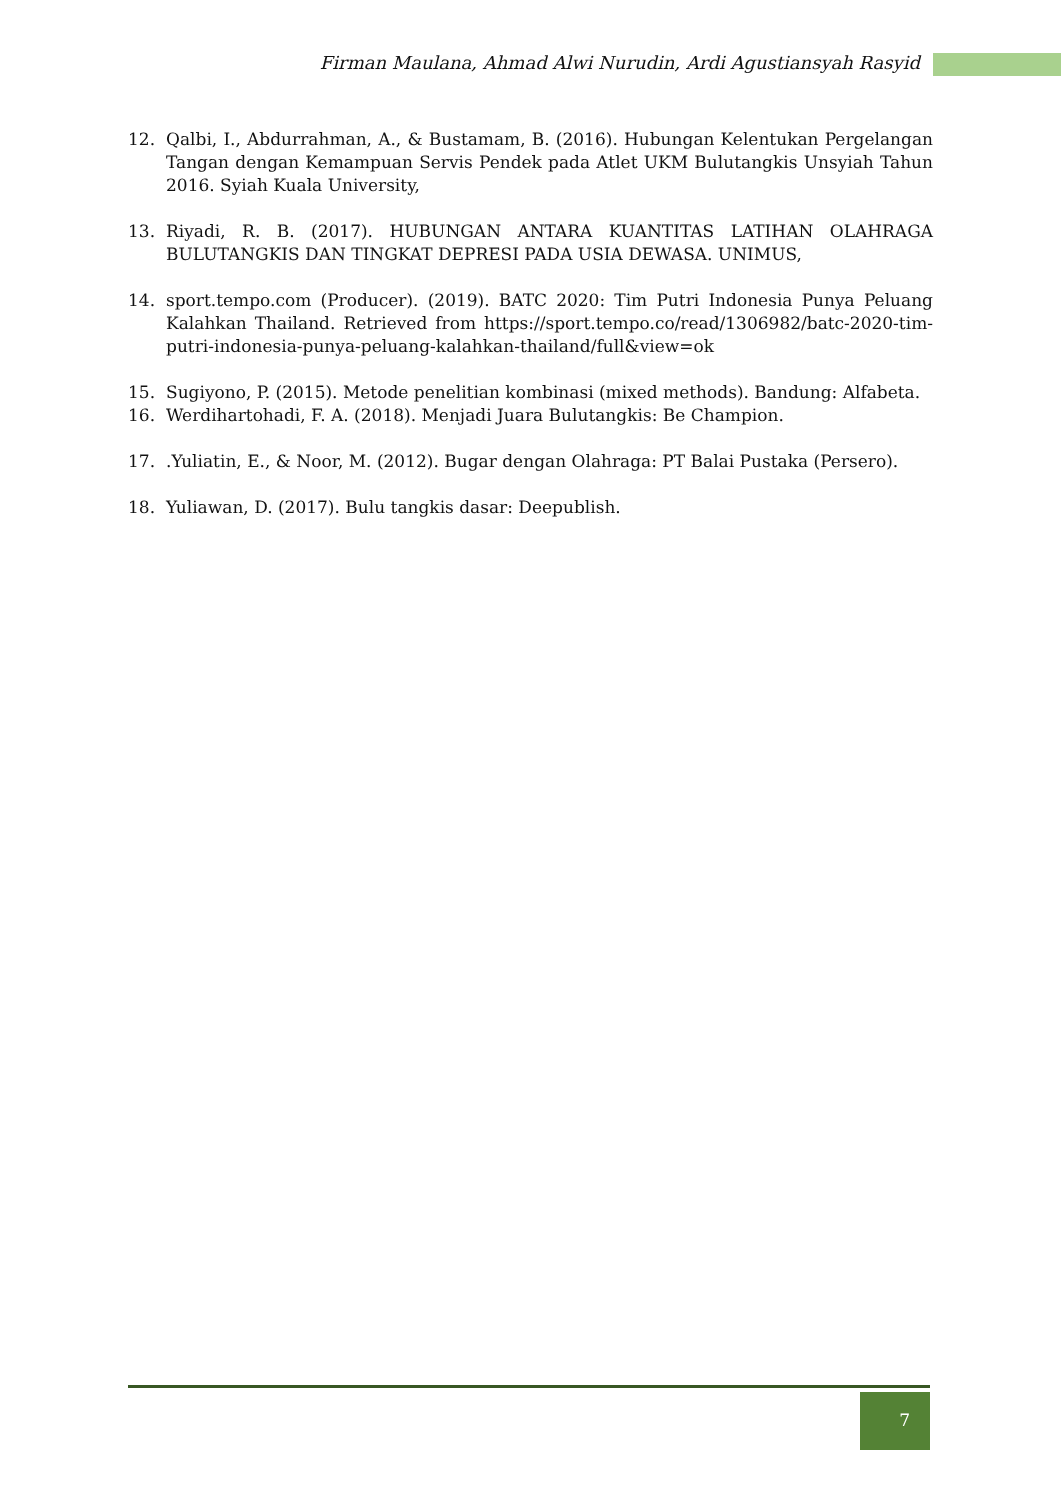Firman Maulana, Ahmad Alwi Nurudin, Ardi Agustiansyah Rasyid
12. Qalbi, I., Abdurrahman, A., & Bustamam, B. (2016). Hubungan Kelentukan Pergelangan Tangan dengan Kemampuan Servis Pendek pada Atlet UKM Bulutangkis Unsyiah Tahun 2016. Syiah Kuala University,
13. Riyadi, R. B. (2017). HUBUNGAN ANTARA KUANTITAS LATIHAN OLAHRAGA BULUTANGKIS DAN TINGKAT DEPRESI PADA USIA DEWASA. UNIMUS,
14. sport.tempo.com (Producer). (2019). BATC 2020: Tim Putri Indonesia Punya Peluang Kalahkan Thailand. Retrieved from https://sport.tempo.co/read/1306982/batc-2020-tim-putri-indonesia-punya-peluang-kalahkan-thailand/full&view=ok
15. Sugiyono, P. (2015). Metode penelitian kombinasi (mixed methods). Bandung: Alfabeta.
16. Werdihartohadi, F. A. (2018). Menjadi Juara Bulutangkis: Be Champion.
17..Yuliatin, E., & Noor, M. (2012). Bugar dengan Olahraga: PT Balai Pustaka (Persero).
18. Yuliawan, D. (2017). Bulu tangkis dasar: Deepublish.
7